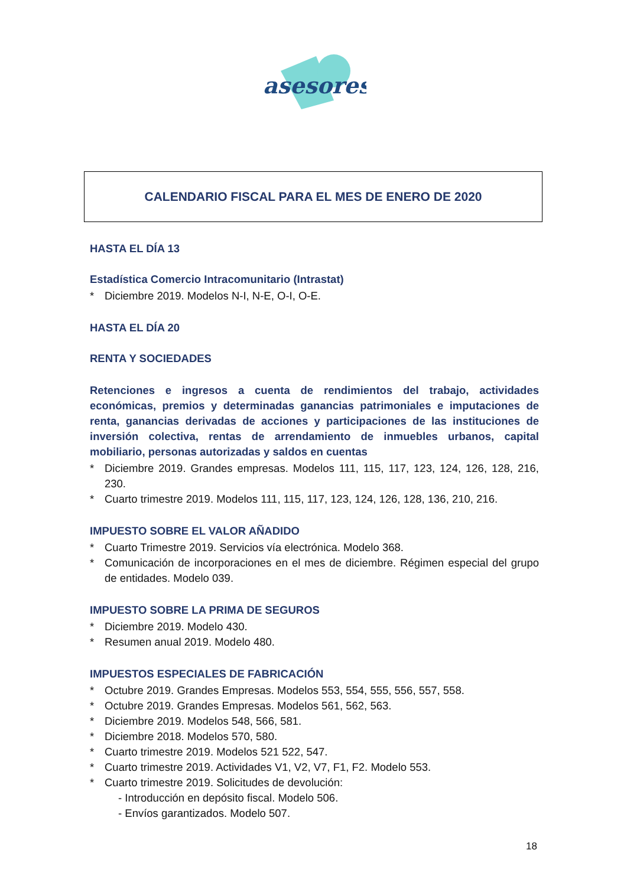asesores
CALENDARIO FISCAL PARA EL MES DE ENERO DE 2020
HASTA EL DÍA 13
Estadística Comercio Intracomunitario (Intrastat)
* Diciembre 2019. Modelos N-I, N-E, O-I, O-E.
HASTA EL DÍA 20
RENTA Y SOCIEDADES
Retenciones e ingresos a cuenta de rendimientos del trabajo, actividades económicas, premios y determinadas ganancias patrimoniales e imputaciones de renta, ganancias derivadas de acciones y participaciones de las instituciones de inversión colectiva, rentas de arrendamiento de inmuebles urbanos, capital mobiliario, personas autorizadas y saldos en cuentas
* Diciembre 2019. Grandes empresas. Modelos 111, 115, 117, 123, 124, 126, 128, 216, 230.
* Cuarto trimestre 2019. Modelos 111, 115, 117, 123, 124, 126, 128, 136, 210, 216.
IMPUESTO SOBRE EL VALOR AÑADIDO
* Cuarto Trimestre 2019. Servicios vía electrónica. Modelo 368.
* Comunicación de incorporaciones en el mes de diciembre. Régimen especial del grupo de entidades. Modelo 039.
IMPUESTO SOBRE LA PRIMA DE SEGUROS
* Diciembre 2019. Modelo 430.
* Resumen anual 2019. Modelo 480.
IMPUESTOS ESPECIALES DE FABRICACIÓN
* Octubre 2019. Grandes Empresas. Modelos 553, 554, 555, 556, 557, 558.
* Octubre 2019. Grandes Empresas. Modelos 561, 562, 563.
* Diciembre 2019. Modelos 548, 566, 581.
* Diciembre 2018. Modelos 570, 580.
* Cuarto trimestre 2019. Modelos 521 522, 547.
* Cuarto trimestre 2019. Actividades V1, V2, V7, F1, F2. Modelo 553.
* Cuarto trimestre 2019. Solicitudes de devolución:
- Introducción en depósito fiscal. Modelo 506.
- Envíos garantizados. Modelo 507.
18